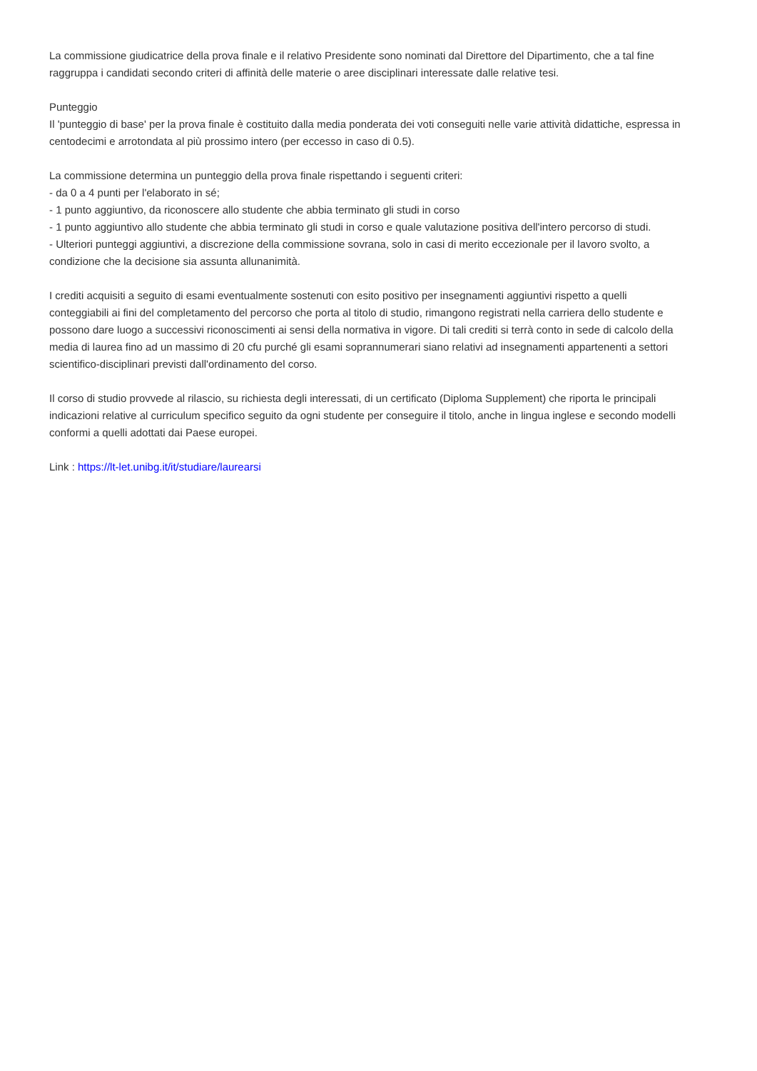La commissione giudicatrice della prova finale e il relativo Presidente sono nominati dal Direttore del Dipartimento, che a tal fine raggruppa i candidati secondo criteri di affinità delle materie o aree disciplinari interessate dalle relative tesi.
Punteggio
Il 'punteggio di base' per la prova finale è costituito dalla media ponderata dei voti conseguiti nelle varie attività didattiche, espressa in centodecimi e arrotondata al più prossimo intero (per eccesso in caso di 0.5).
La commissione determina un punteggio della prova finale rispettando i seguenti criteri:
- da 0 a 4 punti per l'elaborato in sé;
- 1 punto aggiuntivo, da riconoscere allo studente che abbia terminato gli studi in corso
- 1 punto aggiuntivo allo studente che abbia terminato gli studi in corso e quale valutazione positiva dell'intero percorso di studi.
- Ulteriori punteggi aggiuntivi, a discrezione della commissione sovrana, solo in casi di merito eccezionale per il lavoro svolto, a condizione che la decisione sia assunta allunanimità.
I crediti acquisiti a seguito di esami eventualmente sostenuti con esito positivo per insegnamenti aggiuntivi rispetto a quelli conteggiabili ai fini del completamento del percorso che porta al titolo di studio, rimangono registrati nella carriera dello studente e possono dare luogo a successivi riconoscimenti ai sensi della normativa in vigore. Di tali crediti si terrà conto in sede di calcolo della media di laurea fino ad un massimo di 20 cfu purché gli esami soprannumerari siano relativi ad insegnamenti appartenenti a settori scientifico-disciplinari previsti dall'ordinamento del corso.
Il corso di studio provvede al rilascio, su richiesta degli interessati, di un certificato (Diploma Supplement) che riporta le principali indicazioni relative al curriculum specifico seguito da ogni studente per conseguire il titolo, anche in lingua inglese e secondo modelli conformi a quelli adottati dai Paese europei.
Link : https://lt-let.unibg.it/it/studiare/laurearsi